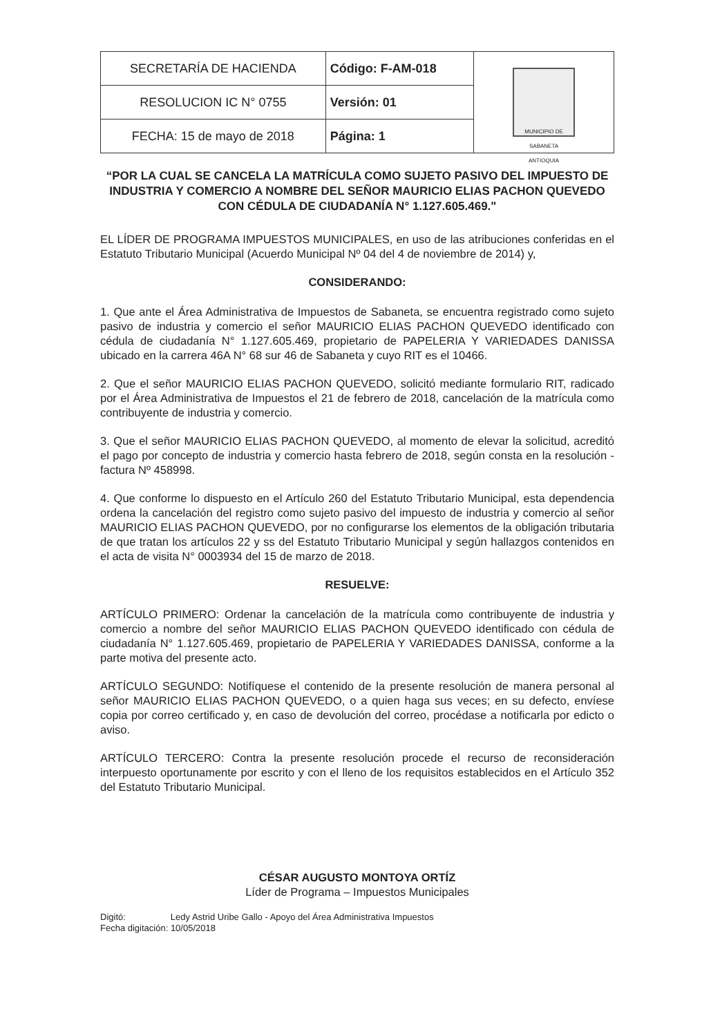| SECRETARÍA DE HACIENDA | Código: F-AM-018 | MUNICIPIO DE SABANETA ANTIOQUIA |
| RESOLUCION IC N° 0755 | Versión: 01 | |
| FECHA: 15 de mayo de 2018 | Página: 1 | |
“POR LA CUAL SE CANCELA LA MATRÍCULA COMO SUJETO PASIVO DEL IMPUESTO DE INDUSTRIA Y COMERCIO A NOMBRE DEL SEÑOR MAURICIO ELIAS PACHON QUEVEDO CON CÉDULA DE CIUDADANÍA N° 1.127.605.469."
EL LÍDER DE PROGRAMA IMPUESTOS MUNICIPALES, en uso de las atribuciones conferidas en el Estatuto Tributario Municipal (Acuerdo Municipal Nº 04 del 4 de noviembre de 2014) y,
CONSIDERANDO:
1. Que ante el Área Administrativa de Impuestos de Sabaneta, se encuentra registrado como sujeto pasivo de industria y comercio el señor MAURICIO ELIAS PACHON QUEVEDO identificado con cédula de ciudadanía N° 1.127.605.469, propietario de PAPELERIA Y VARIEDADES DANISSA ubicado en la carrera 46A N° 68 sur 46 de Sabaneta y cuyo RIT es el 10466.
2. Que el señor MAURICIO ELIAS PACHON QUEVEDO, solicitó mediante formulario RIT, radicado por el Área Administrativa de Impuestos el 21 de febrero de 2018, cancelación de la matrícula como contribuyente de industria y comercio.
3. Que el señor MAURICIO ELIAS PACHON QUEVEDO, al momento de elevar la solicitud, acreditó el pago por concepto de industria y comercio hasta febrero de 2018, según consta en la resolución -factura Nº 458998.
4. Que conforme lo dispuesto en el Artículo 260 del Estatuto Tributario Municipal, esta dependencia ordena la cancelación del registro como sujeto pasivo del impuesto de industria y comercio al señor MAURICIO ELIAS PACHON QUEVEDO, por no configurarse los elementos de la obligación tributaria de que tratan los artículos 22 y ss del Estatuto Tributario Municipal y según hallazgos contenidos en el acta de visita N° 0003934 del 15 de marzo de 2018.
RESUELVE:
ARTÍCULO PRIMERO: Ordenar la cancelación de la matrícula como contribuyente de industria y comercio a nombre del señor MAURICIO ELIAS PACHON QUEVEDO identificado con cédula de ciudadanía N° 1.127.605.469, propietario de PAPELERIA Y VARIEDADES DANISSA, conforme a la parte motiva del presente acto.
ARTÍCULO SEGUNDO: Notifíquese el contenido de la presente resolución de manera personal al señor MAURICIO ELIAS PACHON QUEVEDO, o a quien haga sus veces; en su defecto, envíese copia por correo certificado y, en caso de devolución del correo, procédase a notificarla por edicto o aviso.
ARTÍCULO TERCERO: Contra la presente resolución procede el recurso de reconsideración interpuesto oportunamente por escrito y con el lleno de los requisitos establecidos en el Artículo 352 del Estatuto Tributario Municipal.
CÉSAR AUGUSTO MONTOYA ORTÍZ
Líder de Programa – Impuestos Municipales
Digitó: Ledy Astrid Uribe Gallo - Apoyo del Área Administrativa Impuestos
Fecha digitación: 10/05/2018